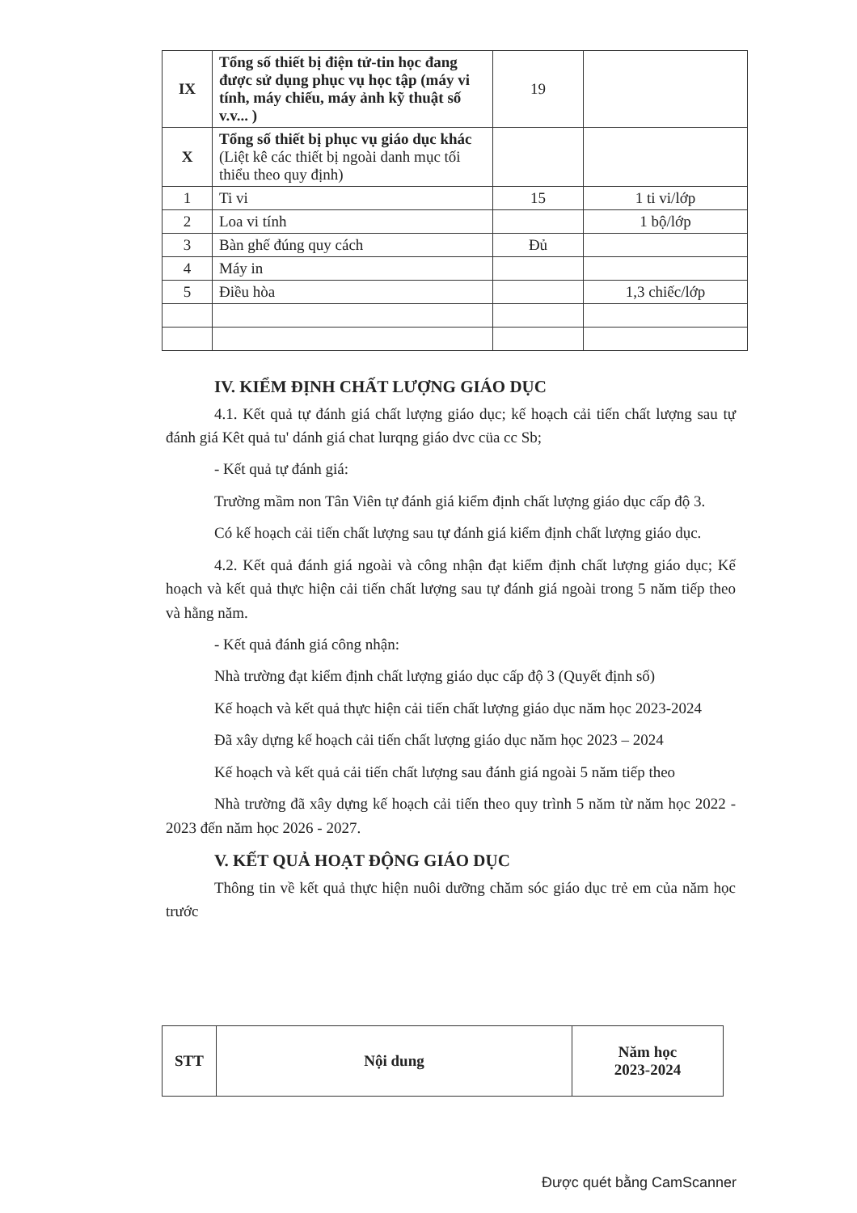| IX | Tổng số thiết bị điện tử-tin học đang được sử dụng phục vụ học tập (máy vi tính, máy chiếu, máy ảnh kỹ thuật số v.v... ) | 19 | |
| X | Tổng số thiết bị phục vụ giáo dục khác (Liệt kê các thiết bị ngoài danh mục tối thiểu theo quy định) | | |
| 1 | Ti vi | 15 | 1 ti vi/lớp |
| 2 | Loa vi tính | | 1 bộ/lớp |
| 3 | Bàn ghế đúng quy cách | Đủ | |
| 4 | Máy in | | |
| 5 | Điều hòa | | 1,3 chiếc/lớp |
IV. KIỂM ĐỊNH CHẤT LƯỢNG GIÁO DỤC
4.1. Kết quả tự đánh giá chất lượng giáo dục; kế hoạch cải tiến chất lượng sau tự đánh giá Kêt quả tu' dánh giá chat lurqng giáo dvc cüa cc Sb;
- Kết quả tự đánh giá:
Trường mầm non Tân Viên tự đánh giá kiểm định chất lượng giáo dục cấp độ 3.
Có kế hoạch cải tiến chất lượng sau tự đánh giá kiểm định chất lượng giáo dục.
4.2. Kết quả đánh giá ngoài và công nhận đạt kiểm định chất lượng giáo dục; Kế hoạch và kết quả thực hiện cải tiến chất lượng sau tự đánh giá ngoài trong 5 năm tiếp theo và hằng năm.
- Kết quả đánh giá công nhận:
Nhà trường đạt kiểm định chất lượng giáo dục cấp độ 3 (Quyết định số)
Kế hoạch và kết quả thực hiện cải tiến chất lượng giáo dục năm học 2023-2024
Đã xây dựng kế hoạch cải tiến chất lượng giáo dục năm học 2023 – 2024
Kế hoạch và kết quả cải tiến chất lượng sau đánh giá ngoài 5 năm tiếp theo
Nhà trường đã xây dựng kế hoạch cải tiến theo quy trình 5 năm từ năm học 2022 - 2023 đến năm học 2026 - 2027.
V. KẾT QUẢ HOẠT ĐỘNG GIÁO DỤC
Thông tin về kết quả thực hiện nuôi dưỡng chăm sóc giáo dục trẻ em của năm học trước
| STT | Nội dung | Năm học 2023-2024 |
| --- | --- | --- |
Được quét bằng CamScanner